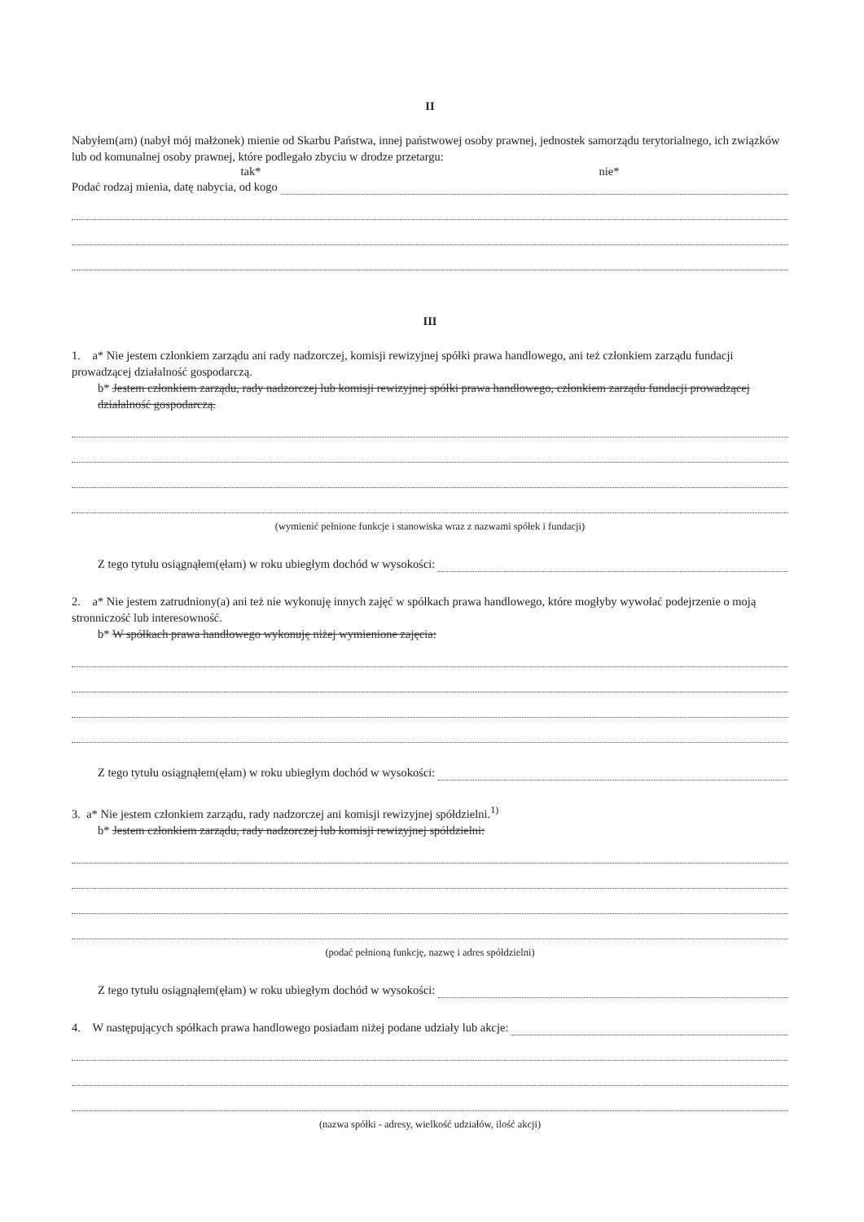II
Nabyłem(am) (nabył mój małżonek) mienie od Skarbu Państwa, innej państwowej osoby prawnej, jednostek samorządu terytorialnego, ich związków lub od komunalnej osoby prawnej, które podlegało zbyciu w drodze przetargu:
tak* nie*
Podać rodzaj mienia, datę nabycia, od kogo
III
1. a* Nie jestem członkiem zarządu ani rady nadzorczej, komisji rewizyjnej spółki prawa handlowego, ani też członkiem zarządu fundacji prowadzącej działalność gospodarczą.
b* Jestem członkiem zarządu, rady nadzorczej lub komisji rewizyjnej spółki prawa handlowego, członkiem zarządu fundacji prowadzącej działalność gospodarczą.
(wymienić pełnione funkcje i stanowiska wraz z nazwami spółek i fundacji)
Z tego tytułu osiągnąłem(ęłam) w roku ubiegłym dochód w wysokości:
2. a* Nie jestem zatrudniony(a) ani też nie wykonuję innych zajęć w spółkach prawa handlowego, które mogłyby wywołać podejrzenie o moją stronniczość lub interesowność.
b* W spółkach prawa handlowego wykonuję niżej wymienione zajęcia:
Z tego tytułu osiągnąłem(ęłam) w roku ubiegłym dochód w wysokości:
3. a* Nie jestem członkiem zarządu, rady nadzorczej ani komisji rewizyjnej spółdzielni.<sup>1)</sup>
b* Jestem członkiem zarządu, rady nadzorczej lub komisji rewizyjnej spółdzielni:
(podać pełnioną funkcję, nazwę i adres spółdzielni)
Z tego tytułu osiągnąłem(ęłam) w roku ubiegłym dochód w wysokości:
4. W następujących spółkach prawa handlowego posiadam niżej podane udziały lub akcje:
(nazwa spółki - adresy, wielkość udziałów, ilość akcji)